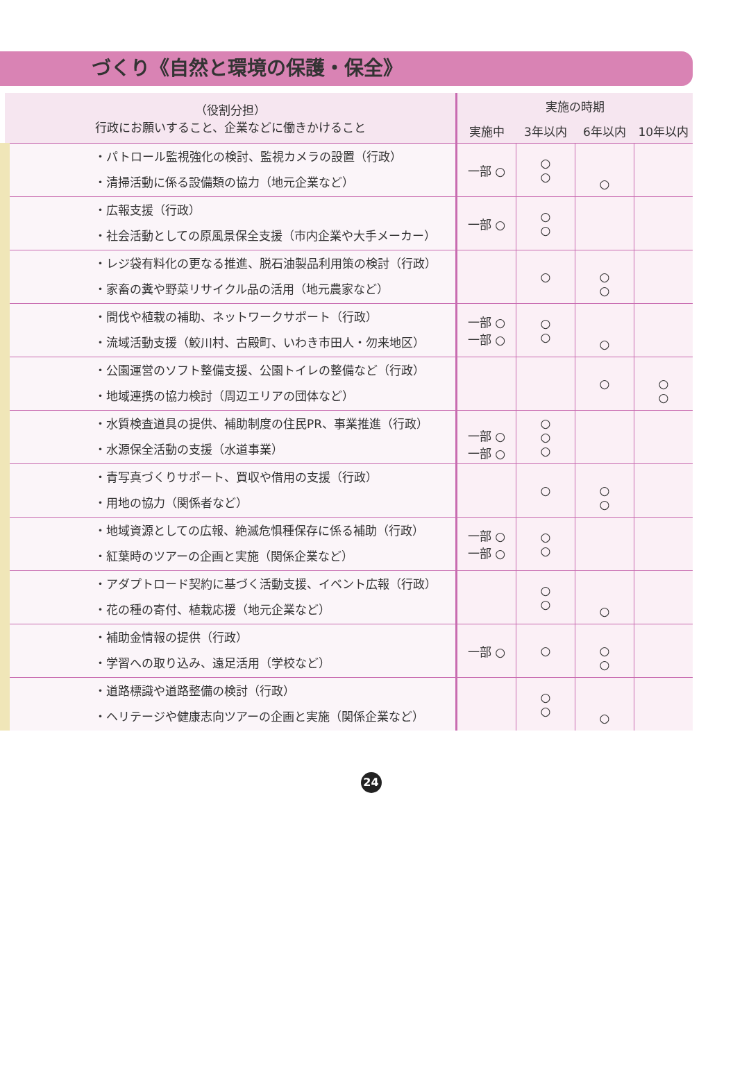づくり《自然と環境の保護・保全》
| （役割分担） 行政にお願いすること、企業などに働きかけること | 実施の時期 | | | |
| --- | --- | --- | --- | --- |
| | 実施中 | 3年以内 | 6年以内 | 10年以内 |
| ・パトロール監視強化の検討、監視カメラの設置（行政） ・清掃活動に係る設備類の協力（地元企業など） | 一部 ○ | ○ ○ | ○ | |
| ・広報支援（行政） ・社会活動としての原風景保全支援（市内企業や大手メーカー） | 一部 ○ | ○ ○ | | |
| ・レジ袋有料化の更なる推進、脱石油製品利用策の検討（行政） ・家畜の糞や野菜リサイクル品の活用（地元農家など） | | ○ | ○ ○ | |
| ・間伐や植栽の補助、ネットワークサポート（行政） ・流域活動支援（鮫川村、古殿町、いわき市田人・勿来地区） | 一部 ○ 一部 ○ | ○ ○ | ○ | |
| ・公園運営のソフト整備支援、公園トイレの整備など（行政） ・地域連携の協力検討（周辺エリアの団体など） | | | ○ | ○ ○ |
| ・水質検査道具の提供、補助制度の住民PR、事業推進（行政） ・水源保全活動の支援（水道事業） | 一部 ○ 一部 ○ | ○ ○ ○ | | |
| ・青写真づくりサポート、買収や借用の支援（行政） ・用地の協力（関係者など） | | ○ | ○ ○ | |
| ・地域資源としての広報、絶滅危惧種保存に係る補助（行政） ・紅葉時のツアーの企画と実施（関係企業など） | 一部 ○ 一部 ○ | ○ ○ | | |
| ・アダプトロード契約に基づく活動支援、イベント広報（行政） ・花の種の寄付、植栽応援（地元企業など） | | ○ ○ | ○ | |
| ・補助金情報の提供（行政） ・学習への取り込み、遠足活用（学校など） | 一部 ○ | ○ | ○ ○ | |
| ・道路標識や道路整備の検討（行政） ・ヘリテージや健康志向ツアーの企画と実施（関係企業など） | | ○ ○ | ○ | |
24